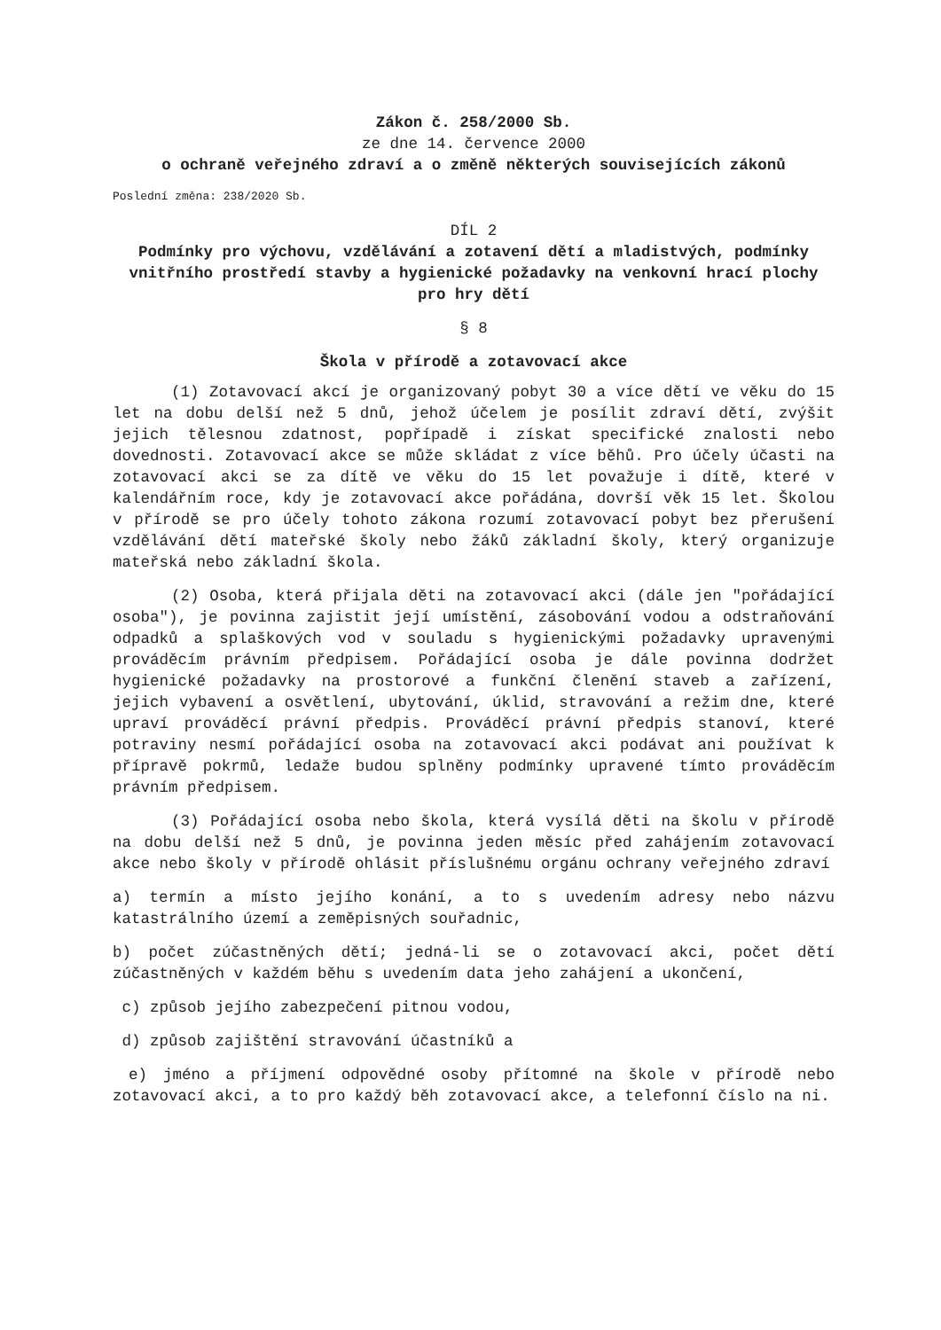Zákon č. 258/2000 Sb.
ze dne 14. července 2000
o ochraně veřejného zdraví a o změně některých souvisejících zákonů
Poslední změna: 238/2020 Sb.
DÍL 2
Podmínky pro výchovu, vzdělávání a zotavení dětí a mladistvých, podmínky vnitřního prostředí stavby a hygienické požadavky na venkovní hrací plochy pro hry dětí
§ 8
Škola v přírodě a zotavovací akce
(1) Zotavovací akcí je organizovaný pobyt 30 a více dětí ve věku do 15 let na dobu delší než 5 dnů, jehož účelem je posílit zdraví dětí, zvýšit jejich tělesnou zdatnost, popřípadě i získat specifické znalosti nebo dovednosti. Zotavovací akce se může skládat z více běhů. Pro účely účasti na zotavovací akci se za dítě ve věku do 15 let považuje i dítě, které v kalendářním roce, kdy je zotavovací akce pořádána, dovrší věk 15 let. Školou v přírodě se pro účely tohoto zákona rozumí zotavovací pobyt bez přerušení vzdělávání dětí mateřské školy nebo žáků základní školy, který organizuje mateřská nebo základní škola.
(2) Osoba, která přijala děti na zotavovací akci (dále jen "pořádající osoba"), je povinna zajistit její umístění, zásobování vodou a odstraňování odpadků a splaškových vod v souladu s hygienickými požadavky upravenými prováděcím právním předpisem. Pořádající osoba je dále povinna dodržet hygienické požadavky na prostorové a funkční členění staveb a zařízení, jejich vybavení a osvětlení, ubytování, úklid, stravování a režim dne, které upraví prováděcí právní předpis. Prováděcí právní předpis stanoví, které potraviny nesmí pořádající osoba na zotavovací akci podávat ani používat k přípravě pokrmů, ledaže budou splněny podmínky upravené tímto prováděcím právním předpisem.
(3) Pořádající osoba nebo škola, která vysílá děti na školu v přírodě na dobu delší než 5 dnů, je povinna jeden měsíc před zahájením zotavovací akce nebo školy v přírodě ohlásit příslušnému orgánu ochrany veřejného zdraví
a) termín a místo jejího konání, a to s uvedením adresy nebo názvu katastrálního území a zeměpisných souřadnic,
b) počet zúčastněných dětí; jedná-li se o zotavovací akci, počet dětí zúčastněných v každém běhu s uvedením data jeho zahájení a ukončení,
c) způsob jejího zabezpečení pitnou vodou,
d) způsob zajištění stravování účastníků a
e) jméno a příjmení odpovědné osoby přítomné na škole v přírodě nebo zotavovací akci, a to pro každý běh zotavovací akce, a telefonní číslo na ni.